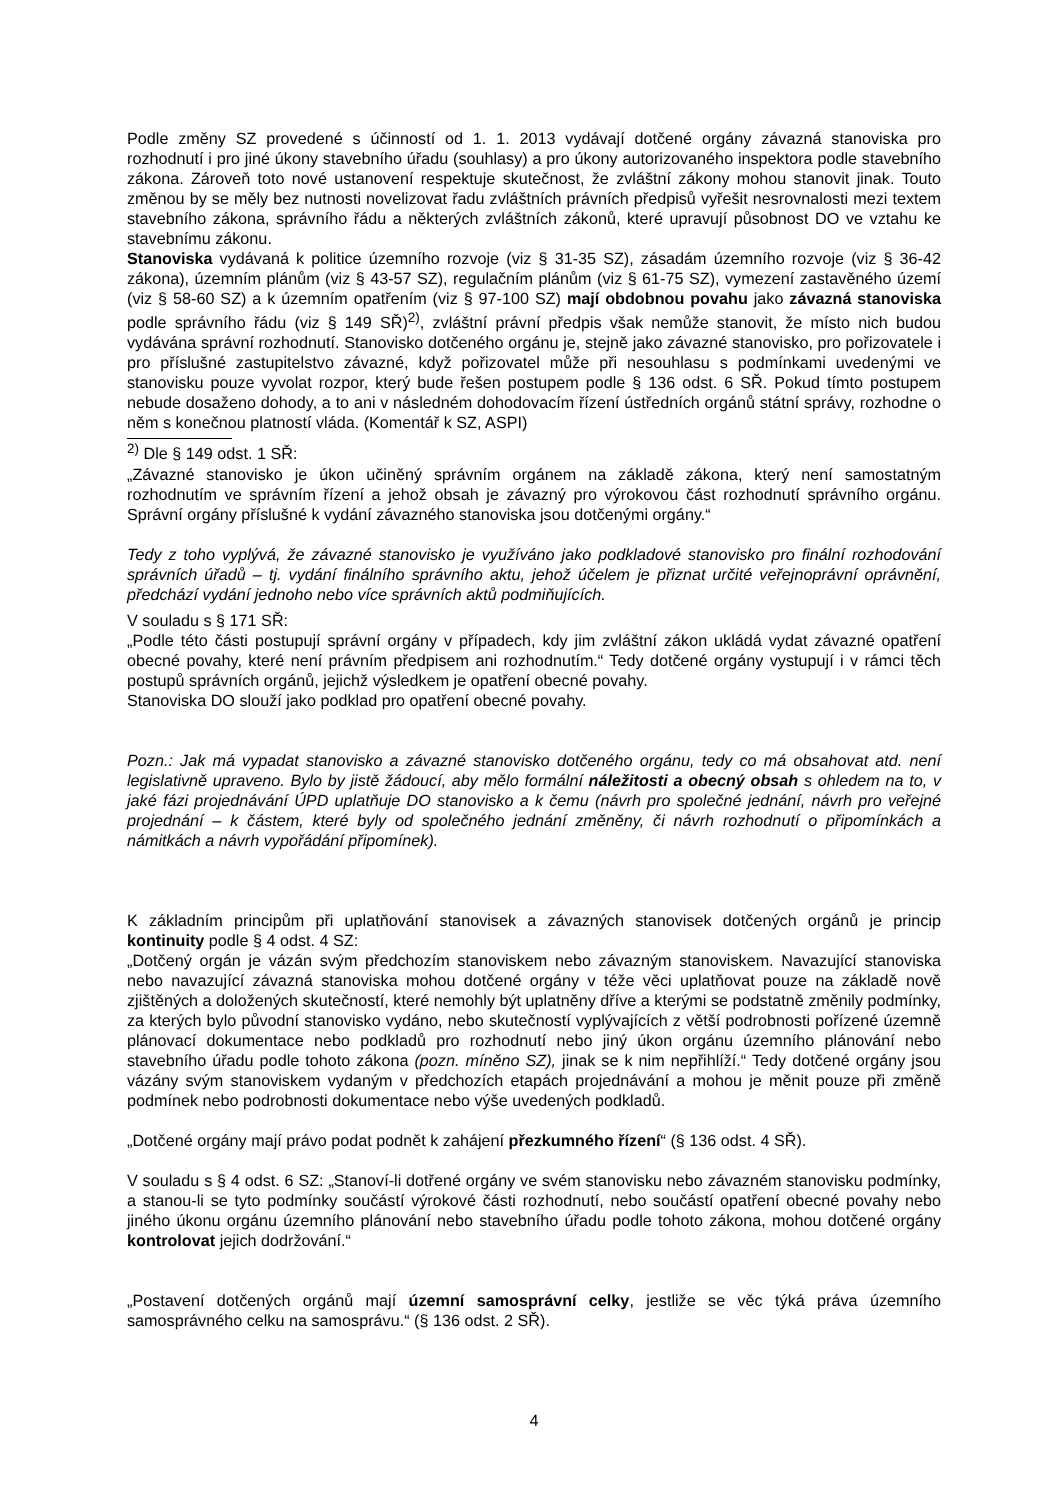Podle změny SZ provedené s účinností od 1. 1. 2013 vydávají dotčené orgány závazná stanoviska pro rozhodnutí i pro jiné úkony stavebního úřadu (souhlasy) a pro úkony autorizovaného inspektora podle stavebního zákona. Zároveň toto nové ustanovení respektuje skutečnost, že zvláštní zákony mohou stanovit jinak. Touto změnou by se měly bez nutnosti novelizovat řadu zvláštních právních předpisů vyřešit nesrovnalosti mezi textem stavebního zákona, správního řádu a některých zvláštních zákonů, které upravují působnost DO ve vztahu ke stavebnímu zákonu.
Stanoviska vydávaná k politice územního rozvoje (viz § 31-35 SZ), zásadám územního rozvoje (viz § 36-42 zákona), územním plánům (viz § 43-57 SZ), regulačním plánům (viz § 61-75 SZ), vymezení zastavěného území (viz § 58-60 SZ) a k územním opatřením (viz § 97-100 SZ) mají obdobnou povahu jako závazná stanoviska podle správního řádu (viz § 149 SŘ)<sup>2)</sup>, zvláštní právní předpis však nemůže stanovit, že místo nich budou vydávána správní rozhodnutí. Stanovisko dotčeného orgánu je, stejně jako závazné stanovisko, pro pořizovatele i pro příslušné zastupitelstvo závazné, když pořizovatel může při nesouhlasu s podmínkami uvedenými ve stanovisku pouze vyvolat rozpor, který bude řešen postupem podle § 136 odst. 6 SŘ. Pokud tímto postupem nebude dosaženo dohody, a to ani v následném dohodovacím řízení ústředních orgánů státní správy, rozhodne o něm s konečnou platností vláda. (Komentář k SZ, ASPI)
<sup>2)</sup> Dle § 149 odst. 1 SŘ:
„Závazné stanovisko je úkon učiněný správním orgánem na základě zákona, který není samostatným rozhodnutím ve správním řízení a jehož obsah je závazný pro výrokovou část rozhodnutí správního orgánu. Správní orgány příslušné k vydání závazného stanoviska jsou dotčenými orgány.“
Tedy z toho vyplývá, že závazné stanovisko je využíváno jako podkladové stanovisko pro finální rozhodování správních úřadů – tj. vydání finálního správního aktu, jehož účelem je přiznat určité veřejnoprávní oprávnění, předchází vydání jednoho nebo více správních aktů podmiňujících.
V souladu s § 171 SŘ:
„Podle této části postupují správní orgány v případech, kdy jim zvláštní zákon ukládá vydat závazné opatření obecné povahy, které není právním předpisem ani rozhodnutím.“ Tedy dotčené orgány vystupují i v rámci těch postupů správních orgánů, jejichž výsledkem je opatření obecné povahy.
Stanoviska DO slouží jako podklad pro opatření obecné povahy.
Pozn.: Jak má vypadat stanovisko a závazné stanovisko dotčeného orgánu, tedy co má obsahovat atd. není legislativně upraveno. Bylo by jistě žádoucí, aby mělo formální náležitosti a obecný obsah s ohledem na to, v jaké fázi projednávání ÚPD uplatňuje DO stanovisko a k čemu (návrh pro společné jednání, návrh pro veřejné projednání – k částem, které byly od společného jednání změněny, či návrh rozhodnutí o připomínkách a námitkách a návrh vypořádání připomínek).
K základním principům při uplatňování stanovisek a závazných stanovisek dotčených orgánů je princip kontinuity podle § 4 odst. 4 SZ:
„Dotčený orgán je vázán svým předchozím stanoviskem nebo závazným stanoviskem. Navazující stanoviska nebo navazující závazná stanoviska mohou dotčené orgány v téže věci uplatňovat pouze na základě nově zjištěných a doložených skutečností, které nemohly být uplatněny dříve a kterými se podstatně změnily podmínky, za kterých bylo původní stanovisko vydáno, nebo skutečností vyplývajících z větší podrobnosti pořízené územně plánovací dokumentace nebo podkladů pro rozhodnutí nebo jiný úkon orgánu územního plánování nebo stavebního úřadu podle tohoto zákona (pozn. míněno SZ), jinak se k nim nepřihlíží.“ Tedy dotčené orgány jsou vázány svým stanoviskem vydaným v předchozích etapách projednávání a mohou je měnit pouze při změně podmínek nebo podrobnosti dokumentace nebo výše uvedených podkladů.
„Dotčené orgány mají právo podat podnět k zahájení přezkumného řízení“ (§ 136 odst. 4 SŘ).
V souladu s § 4 odst. 6 SZ: „Stanoví-li dotřené orgány ve svém stanovisku nebo závazném stanovisku podmínky, a stanou-li se tyto podmínky součástí výrokové části rozhodnutí, nebo součástí opatření obecné povahy nebo jiného úkonu orgánu územního plánování nebo stavebního úřadu podle tohoto zákona, mohou dotčené orgány kontrolovat jejich dodržování.“
„Postavení dotčených orgánů mají územní samosprávní celky, jestliže se věc týká práva územního samosprávného celku na samosprávu.“ (§ 136 odst. 2 SŘ).
4